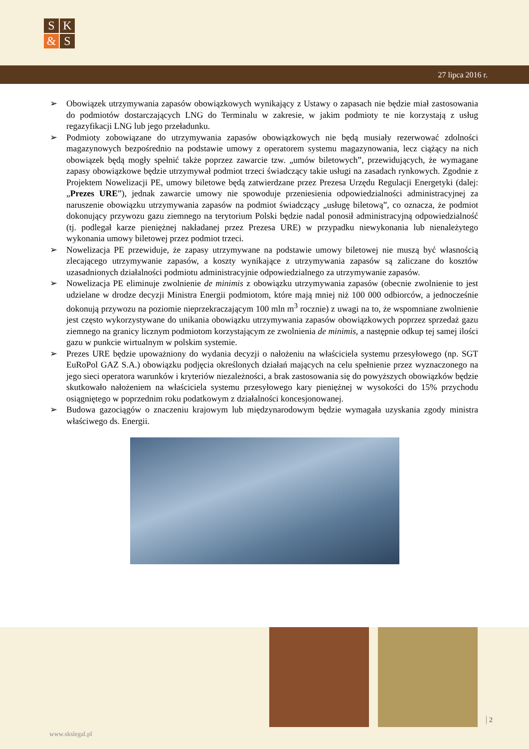S
K
&
S
27 lipca 2016 r.
➢ Obowiązek utrzymywania zapasów obowiązkowych wynikający z Ustawy o zapasach nie będzie miał zastosowania do podmiotów dostarczających LNG do Terminalu w zakresie, w jakim podmioty te nie korzystają z usług regazyfikacji LNG lub jego przeładunku.
➢ Podmioty zobowiązane do utrzymywania zapasów obowiązkowych nie będą musiały rezerwować zdolności magazynowych bezpośrednio na podstawie umowy z operatorem systemu magazynowania, lecz ciążący na nich obowiązek będą mogły spełnić także poprzez zawarcie tzw. „umów biletowych”, przewidujących, że wymagane zapasy obowiązkowe będzie utrzymywał podmiot trzeci świadczący takie usługi na zasadach rynkowych. Zgodnie z Projektem Nowelizacji PE, umowy biletowe będą zatwierdzane przez Prezesa Urzędu Regulacji Energetyki (dalej: „Prezes URE”), jednak zawarcie umowy nie spowoduje przeniesienia odpowiedzialności administracyjnej za naruszenie obowiązku utrzymywania zapasów na podmiot świadczący „usługę biletową”, co oznacza, że podmiot dokonujący przywozu gazu ziemnego na terytorium Polski będzie nadal ponosił administracyjną odpowiedzialność (tj. podlegał karze pieniężnej nakładanej przez Prezesa URE) w przypadku niewykonania lub nienależytego wykonania umowy biletowej przez podmiot trzeci.
➢ Nowelizacja PE przewiduje, że zapasy utrzymywane na podstawie umowy biletowej nie muszą być własnością zlecającego utrzymywanie zapasów, a koszty wynikające z utrzymywania zapasów są zaliczane do kosztów uzasadnionych działalności podmiotu administracyjnie odpowiedzialnego za utrzymywanie zapasów.
➢ Nowelizacja PE eliminuje zwolnienie de minimis z obowiązku utrzymywania zapasów (obecnie zwolnienie to jest udzielane w drodze decyzji Ministra Energii podmiotom, które mają mniej niż 100 000 odbiorców, a jednocześnie dokonują przywozu na poziomie nieprzekraczającym 100 mln m<sup>3</sup> rocznie) z uwagi na to, że wspomniane zwolnienie jest często wykorzystywane do unikania obowiązku utrzymywania zapasów obowiązkowych poprzez sprzedaż gazu ziemnego na granicy licznym podmiotom korzystającym ze zwolnienia de minimis, a następnie odkup tej samej ilości gazu w punkcie wirtualnym w polskim systemie.
➢ Prezes URE będzie upoważniony do wydania decyzji o nałożeniu na właściciela systemu przesyłowego (np. SGT EuRoPol GAZ S.A.) obowiązku podjęcia określonych działań mających na celu spełnienie przez wyznaczonego na jego sieci operatora warunków i kryteriów niezależności, a brak zastosowania się do powyższych obowiązków będzie skutkowało nałożeniem na właściciela systemu przesyłowego kary pieniężnej w wysokości do 15% przychodu osiągniętego w poprzednim roku podatkowym z działalności koncesjonowanej.
➢ Budowa gazociągów o znaczeniu krajowym lub międzynarodowym będzie wymagała uzyskania zgody ministra właściwego ds. Energii.
www.skslegal.pl
2